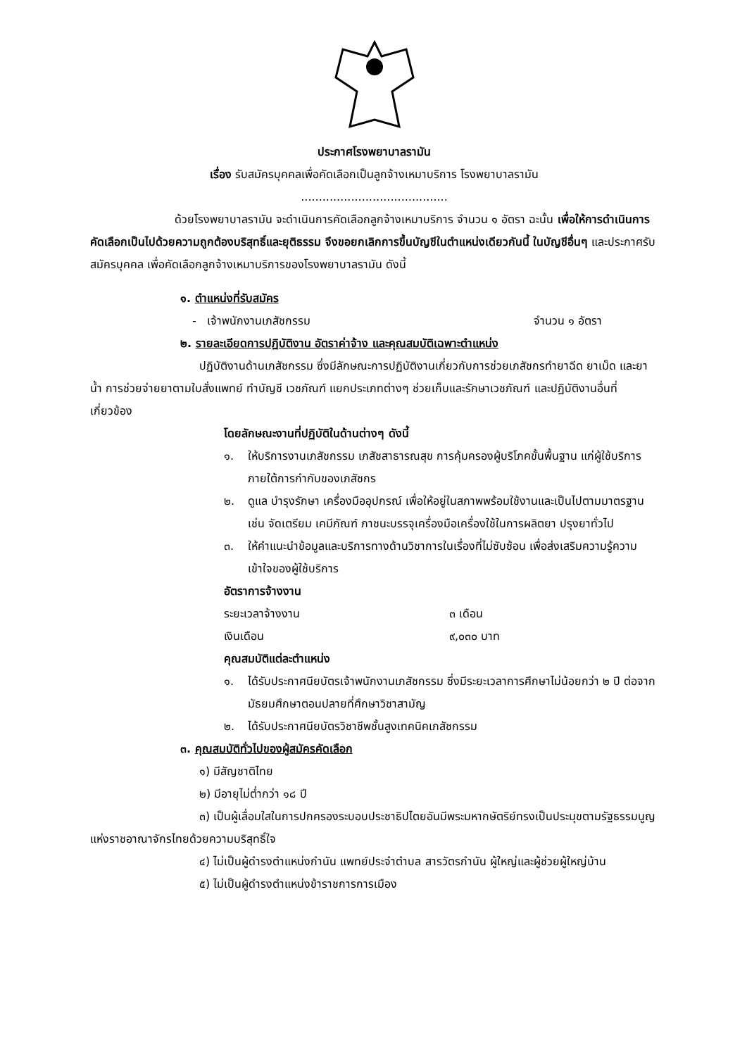ประกาศโรงพยาบาลรามัน
เรื่อง รับสมัครบุคคลเพื่อคัดเลือกเป็นลูกจ้างเหมาบริการ โรงพยาบาลรามัน
.........................................
ด้วยโรงพยาบาลรามัน จะดำเนินการคัดเลือกลูกจ้างเหมาบริการ จำนวน ๑ อัตรา ฉะนั้น เพื่อให้การดำเนินการคัดเลือกเป็นไปด้วยความถูกต้องบริสุทธิ์และยุติธรรม จึงขอยกเลิกการขึ้นบัญชีในตำแหน่งเดียวกันนี้ ในบัญชีอื่นๆ และประกาศรับสมัครบุคคล เพื่อคัดเลือกลูกจ้างเหมาบริการของโรงพยาบาลรามัน ดังนี้
๑. ตำแหน่งที่รับสมัคร
- เจ้าพนักงานเภสัชกรรม จำนวน ๑ อัตรา
๒. รายละเอียดการปฏิบัติงาน อัตราค่าจ้าง และคุณสมบัติเฉพาะตำแหน่ง
ปฏิบัติงานด้านเภสัชกรรม ซึ่งมีลักษณะการปฏิบัติงานเกี่ยวกับการช่วยเภสัชกรทำยาฉีด ยาเม็ด และยาน้ำ การช่วยจ่ายยาตามใบสั่งแพทย์ ทำบัญชี เวชภัณฑ์ แยกประเภทต่างๆ ช่วยเก็บและรักษาเวชภัณฑ์ และปฏิบัติงานอื่นที่เกี่ยวข้อง
โดยลักษณะงานที่ปฏิบัติในด้านต่างๆ ดังนี้
๑. ให้บริการงานเภสัชกรรม เภสัชสาธารณสุข การคุ้มครองผู้บริโภคขั้นพื้นฐาน แก่ผู้ใช้บริการภายใต้การกำกับของเภสัชกร
๒. ดูแล บำรุงรักษา เครื่องมืออุปกรณ์ เพื่อให้อยู่ในสภาพพร้อมใช้งานและเป็นไปตามมาตรฐาน เช่น จัดเตรียม เคมีภัณฑ์ ภาชนะบรรจุเครื่องมือเครื่องใช้ในการผลิตยา ปรุงยาทั่วไป
๓. ให้คำแนะนำข้อมูลและบริการทางด้านวิชาการในเรื่องที่ไม่ซับซ้อน เพื่อส่งเสริมความรู้ความเข้าใจของผู้ใช้บริการ
อัตราการจ้างงาน
ระยะเวลาจ้างงาน ๓ เดือน
เงินเดือน ๙,๐๓๐ บาท
คุณสมบัติแต่ละตำแหน่ง
๑. ได้รับประกาศนียบัตรเจ้าพนักงานเภสัชกรรม ซึ่งมีระยะเวลาการศึกษาไม่น้อยกว่า ๒ ปี ต่อจากมัธยมศึกษาตอนปลายที่ศึกษาวิชาสามัญ
๒. ได้รับประกาศนียบัตรวิชาชีพชั้นสูงเทคนิคเภสัชกรรม
๓. คุณสมบัติทั่วไปของผู้สมัครคัดเลือก
๑) มีสัญชาติไทย
๒) มีอายุไม่ต่ำกว่า ๑๘ ปี
๓) เป็นผู้เลื่อมใสในการปกครองระบอบประชาธิปไตยอันมีพระมหากษัตริย์ทรงเป็นประมุขตามรัฐธรรมนูญแห่งราชอาณาจักรไทยด้วยความบริสุทธิ์ใจ
๔) ไม่เป็นผู้ดำรงตำแหน่งกำนัน แพทย์ประจำตำบล สารวัตรกำนัน ผู้ใหญ่และผู้ช่วยผู้ใหญ่บ้าน
๕) ไม่เป็นผู้ดำรงตำแหน่งข้าราชการการเมือง